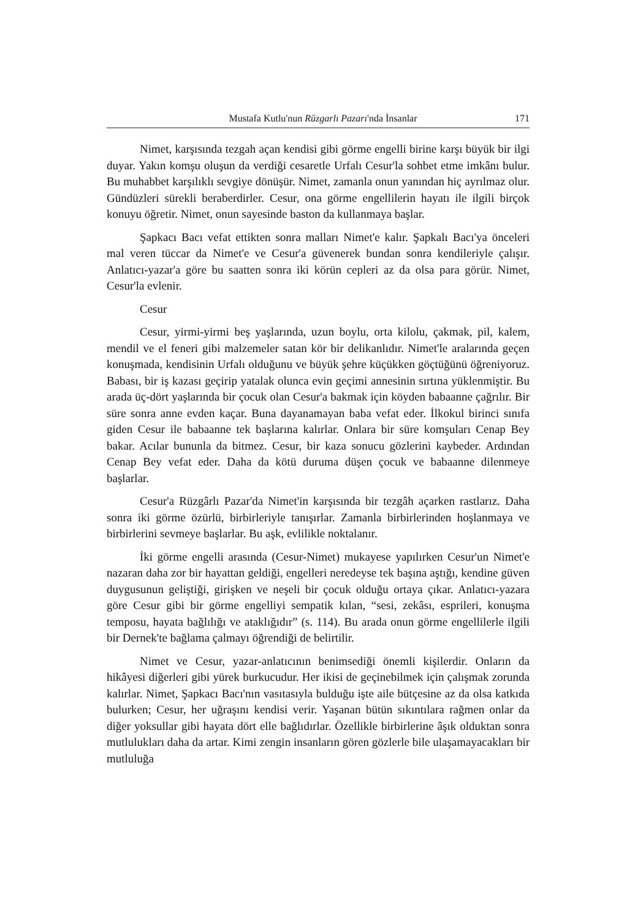Mustafa Kutlu'nun Rüzgarlı Pazarı'nda İnsanlar 171
Nimet, karşısında tezgah açan kendisi gibi görme engelli birine karşı büyük bir ilgi duyar. Yakın komşu oluşun da verdiği cesaretle Urfalı Cesur'la sohbet etme imkânı bulur. Bu muhabbet karşılıklı sevgiye dönüşür. Nimet, zamanla onun yanından hiç ayrılmaz olur. Gündüzleri sürekli beraberdirler. Cesur, ona görme engellilerin hayatı ile ilgili birçok konuyu öğretir. Nimet, onun sayesinde baston da kullanmaya başlar.
Şapkacı Bacı vefat ettikten sonra malları Nimet'e kalır. Şapkalı Bacı'ya önceleri mal veren tüccar da Nimet'e ve Cesur'a güvenerek bundan sonra kendileriyle çalışır. Anlatıcı-yazar'a göre bu saatten sonra iki körün cepleri az da olsa para görür. Nimet, Cesur'la evlenir.
Cesur
Cesur, yirmi-yirmi beş yaşlarında, uzun boylu, orta kilolu, çakmak, pil, kalem, mendil ve el feneri gibi malzemeler satan kör bir delikanlıdır. Nimet'le aralarında geçen konuşmada, kendisinin Urfalı olduğunu ve büyük şehre küçükken göçtüğünü öğreniyoruz. Babası, bir iş kazası geçirip yatalak olunca evin geçimi annesinin sırtına yüklenmiştir. Bu arada üç-dört yaşlarında bir çocuk olan Cesur'a bakmak için köyden babaanne çağrılır. Bir süre sonra anne evden kaçar. Buna dayanamayan baba vefat eder. İlkokul birinci sınıfa giden Cesur ile babaanne tek başlarına kalırlar. Onlara bir süre komşuları Cenap Bey bakar. Acılar bununla da bitmez. Cesur, bir kaza sonucu gözlerini kaybeder. Ardından Cenap Bey vefat eder. Daha da kötü duruma düşen çocuk ve babaanne dilenmeye başlarlar.
Cesur'a Rüzgârlı Pazar'da Nimet'in karşısında bir tezgâh açarken rastlarız. Daha sonra iki görme özürlü, birbirleriyle tanışırlar. Zamanla birbirlerinden hoşlanmaya ve birbirlerini sevmeye başlarlar. Bu aşk, evlilikle noktalanır.
İki görme engelli arasında (Cesur-Nimet) mukayese yapılırken Cesur'un Nimet'e nazaran daha zor bir hayattan geldiği, engelleri neredeyse tek başına aştığı, kendine güven duygusunun geliştiği, girişken ve neşeli bir çocuk olduğu ortaya çıkar. Anlatıcı-yazara göre Cesur gibi bir görme engelliyi sempatik kılan, “sesi, zekâsı, esprileri, konuşma temposu, hayata bağlılığı ve ataklığıdır” (s. 114). Bu arada onun görme engellilerle ilgili bir Dernek'te bağlama çalmayı öğrendiği de belirtilir.
Nimet ve Cesur, yazar-anlatıcının benimsediği önemli kişilerdir. Onların da hikâyesi diğerleri gibi yürek burkucudur. Her ikisi de geçinebilmek için çalışmak zorunda kalırlar. Nimet, Şapkacı Bacı'nın vasıtasıyla bulduğu işte aile bütçesine az da olsa katkıda bulurken; Cesur, her uğraşını kendisi verir. Yaşanan bütün sıkıntılara rağmen onlar da diğer yoksullar gibi hayata dört elle bağlıdırlar. Özellikle birbirlerine âşık olduktan sonra mutlulukları daha da artar. Kimi zengin insanların gören gözlerle bile ulaşamayacakları bir mutluluğa